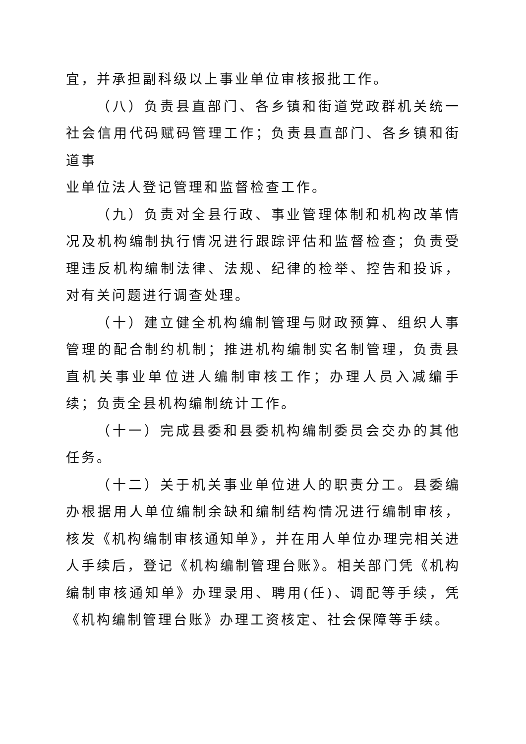宜，并承担副科级以上事业单位审核报批工作。
（八）负责县直部门、各乡镇和街道党政群机关统一社会信用代码赋码管理工作；负责县直部门、各乡镇和街道事
业单位法人登记管理和监督检查工作。
（九）负责对全县行政、事业管理体制和机构改革情况及机构编制执行情况进行跟踪评估和监督检查；负责受理违反机构编制法律、法规、纪律的检举、控告和投诉，对有关问题进行调查处理。
（十）建立健全机构编制管理与财政预算、组织人事管理的配合制约机制；推进机构编制实名制管理，负责县直机关事业单位进人编制审核工作；办理人员入减编手续；负责全县机构编制统计工作。
（十一）完成县委和县委机构编制委员会交办的其他任务。
（十二）关于机关事业单位进人的职责分工。县委编办根据用人单位编制余缺和编制结构情况进行编制审核，核发《机构编制审核通知单》，并在用人单位办理完相关进人手续后，登记《机构编制管理台账》。相关部门凭《机构编制审核通知单》办理录用、聘用(任)、调配等手续，凭《机构编制管理台账》办理工资核定、社会保障等手续。